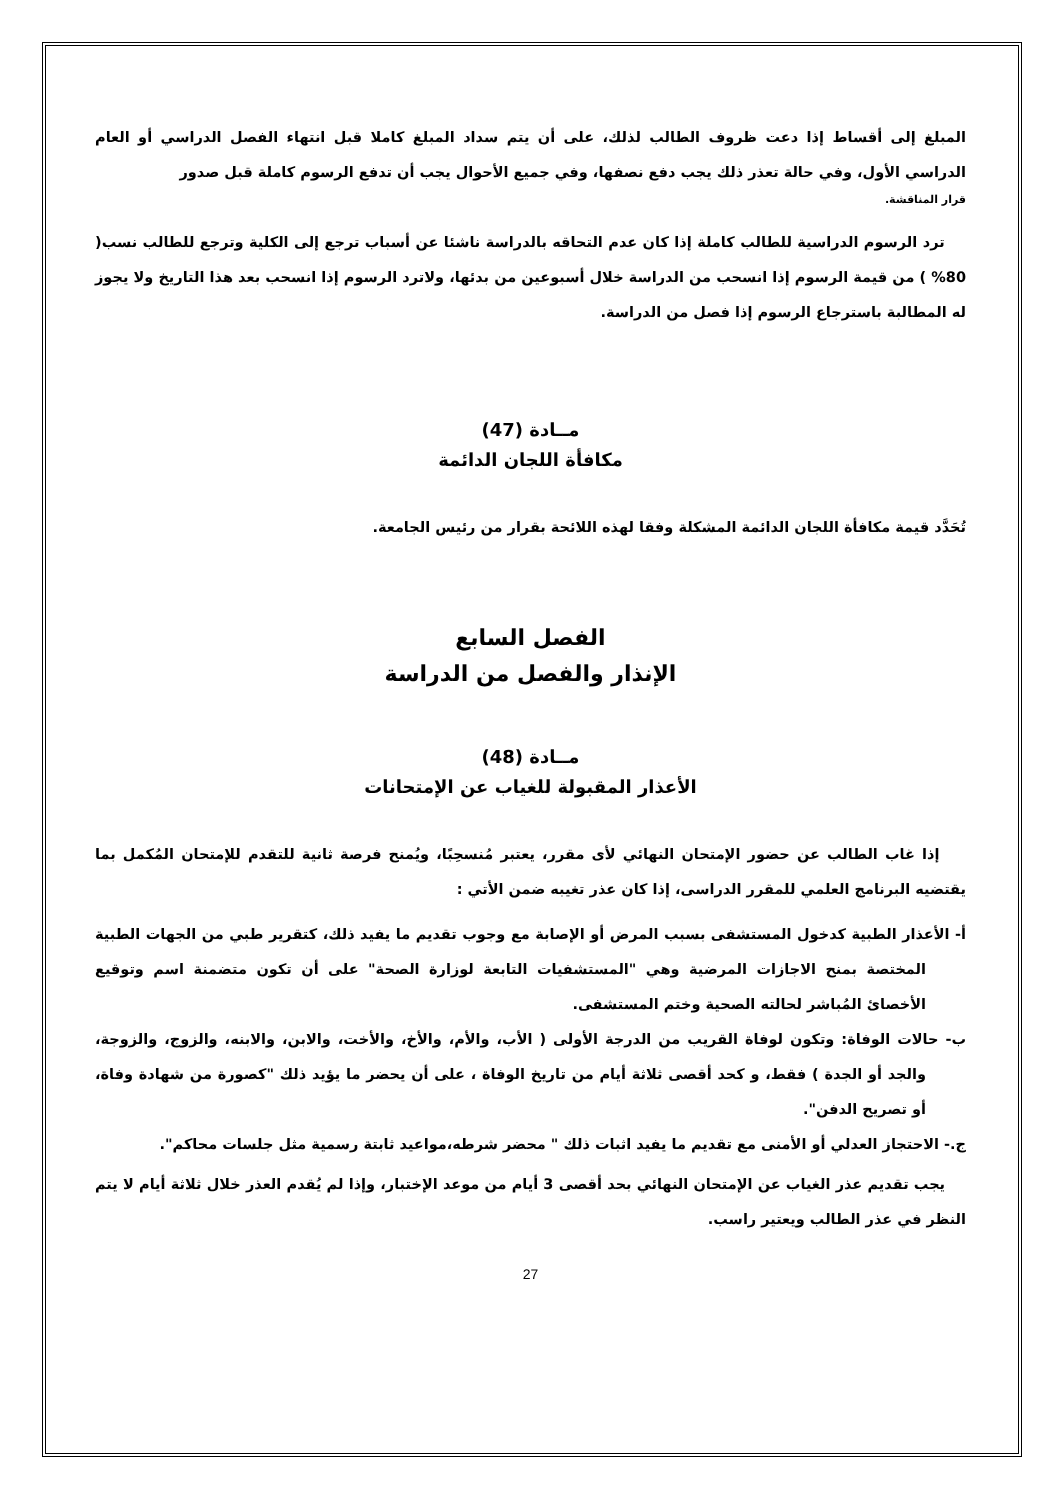المبلغ إلى أقساط إذا دعت ظروف الطالب لذلك، على أن يتم سداد المبلغ كاملا قبل انتهاء الفصل الدراسي أو العام الدراسي الأول، وفي حالة تعذر ذلك يجب دفع نصفها، وفي جميع الأحوال يجب أن تدفع الرسوم كاملة قبل صدور
قرار المناقشة.
ترد الرسوم الدراسية للطالب كاملة إذا كان عدم التحاقه بالدراسة ناشئا عن أسباب ترجع إلى الكلية وترجع للطالب نسب( 80% ) من قيمة الرسوم إذا انسحب من الدراسة خلال أسبوعين من بدئها، ولاترد الرسوم إذا انسحب بعد هذا التاريخ ولا يجوز له المطالبة باسترجاع الرسوم إذا فصل من الدراسة.
مــادة (47)
مكافأة اللجان الدائمة
تُحَدَّد قيمة مكافأة اللجان الدائمة المشكلة وفقا لهذه اللائحة بقرار من رئيس الجامعة.
الفصل السابع
الإنذار والفصل من الدراسة
مــادة (48)
الأعذار المقبولة للغياب عن الإمتحانات
إذا غاب الطالب عن حضور الإمتحان النهائي لأى مقرر، يعتبر مُنسحِبًا، ويُمنح فرصة ثانية للتقدم للإمتحان المُكمل بما يقتضيه البرنامج العلمي للمقرر الدراسى، إذا كان عذر تغيبه ضمن الأتي :
أ- الأعذار الطبية كدخول المستشفى بسبب المرض أو الإصابة مع وجوب تقديم ما يفيد ذلك، كتقرير طبي من الجهات الطبية المختصة بمنح الاجازات المرضية وهي "المستشفيات التابعة لوزارة الصحة" على أن تكون متضمنة اسم وتوقيع الأخصائ المُباشر لحالته الصحية وختم المستشفى.
ب- حالات الوفاة: وتكون لوفاة القريب من الدرجة الأولى ( الأب، والأم، والأخ، والأخت، والابن، والابنه، والزوج، والزوجة، والجد أو الجدة ) فقط، و كحد أقصى ثلاثة أيام من تاريخ الوفاة ، على أن يحضر ما يؤيد ذلك "كصورة من شهادة وفاة، أو تصريح الدفن".
ج.- الاحتجاز العدلي أو الأمنى مع تقديم ما يفيد اثبات ذلك " محضر شرطه،مواعيد ثابتة رسمية مثل جلسات محاكم".
يجب تقديم عذر الغياب عن الإمتحان النهائي بحد أقصى 3 أيام من موعد الإختبار، وإذا لم يُقدم العذر خلال ثلاثة أيام لا يتم النظر في عذر الطالب ويعتير راسب.
27